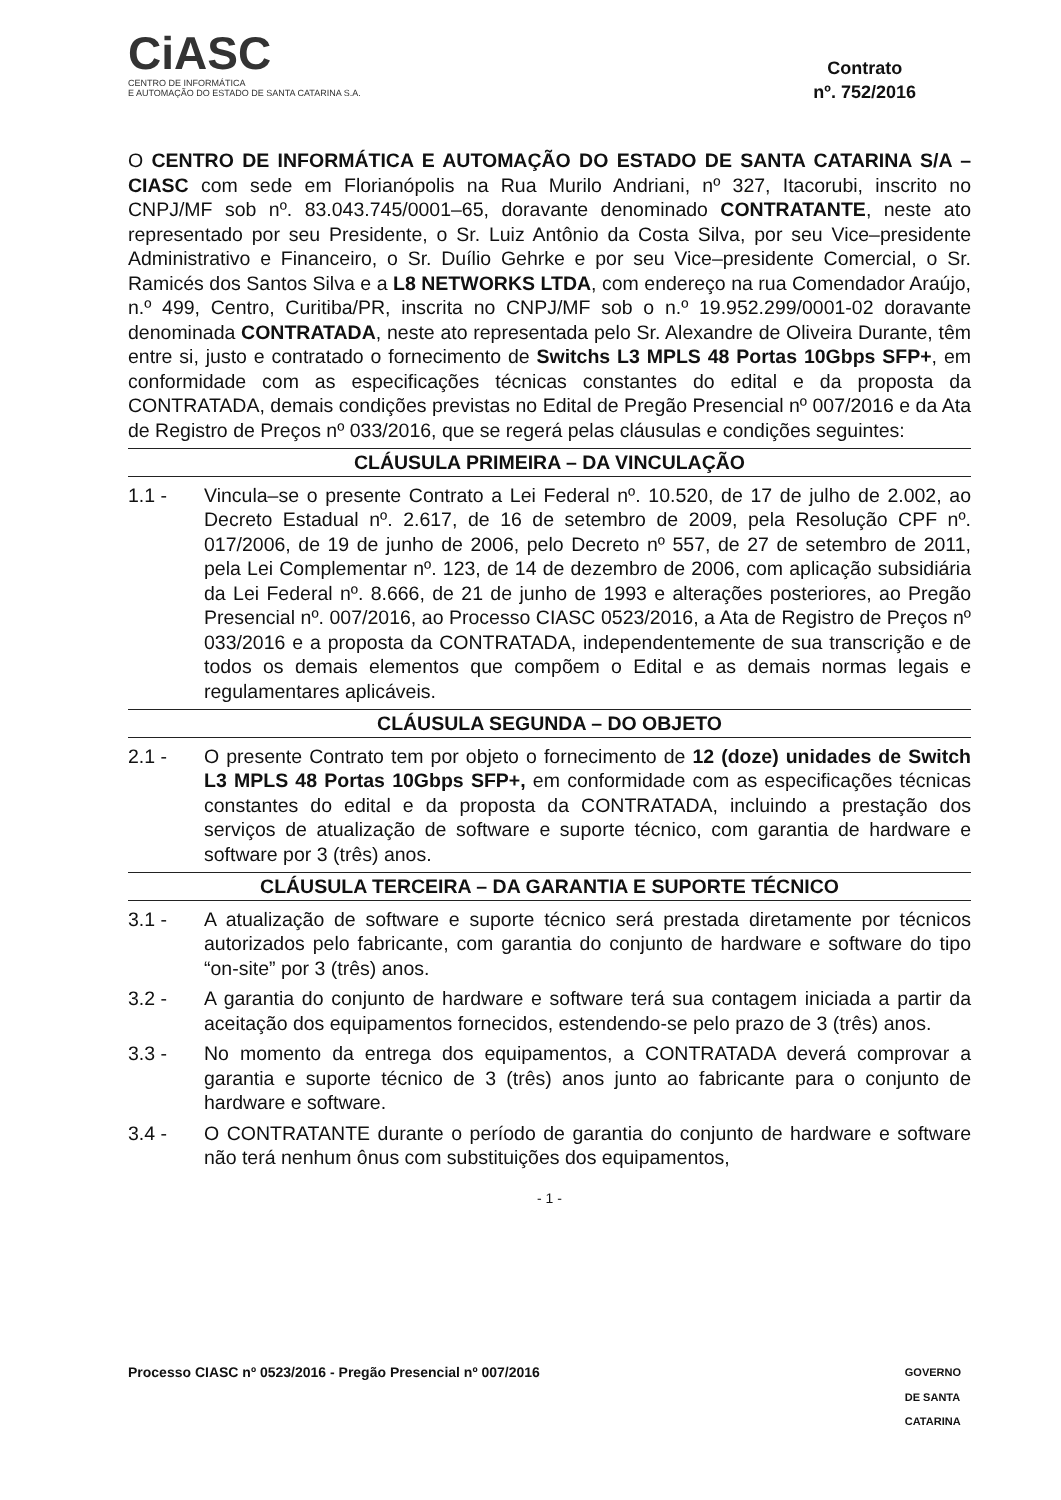CiASC
CENTRO DE INFORMÁTICA
E AUTOMAÇÃO DO ESTADO DE SANTA CATARINA S.A.
Contrato
nº. 752/2016
O CENTRO DE INFORMÁTICA E AUTOMAÇÃO DO ESTADO DE SANTA CATARINA S/A – CIASC com sede em Florianópolis na Rua Murilo Andriani, nº 327, Itacorubi, inscrito no CNPJ/MF sob nº. 83.043.745/0001–65, doravante denominado CONTRATANTE, neste ato representado por seu Presidente, o Sr. Luiz Antônio da Costa Silva, por seu Vice–presidente Administrativo e Financeiro, o Sr. Duílio Gehrke e por seu Vice–presidente Comercial, o Sr. Ramicés dos Santos Silva e a L8 NETWORKS LTDA, com endereço na rua Comendador Araújo, n.º 499, Centro, Curitiba/PR, inscrita no CNPJ/MF sob o n.º 19.952.299/0001-02 doravante denominada CONTRATADA, neste ato representada pelo Sr. Alexandre de Oliveira Durante, têm entre si, justo e contratado o fornecimento de Switchs L3 MPLS 48 Portas 10Gbps SFP+, em conformidade com as especificações técnicas constantes do edital e da proposta da CONTRATADA, demais condições previstas no Edital de Pregão Presencial nº 007/2016 e da Ata de Registro de Preços nº 033/2016, que se regerá pelas cláusulas e condições seguintes:
CLÁUSULA PRIMEIRA – DA VINCULAÇÃO
1.1 - Vincula–se o presente Contrato a Lei Federal nº. 10.520, de 17 de julho de 2.002, ao Decreto Estadual nº. 2.617, de 16 de setembro de 2009, pela Resolução CPF nº. 017/2006, de 19 de junho de 2006, pelo Decreto nº 557, de 27 de setembro de 2011, pela Lei Complementar nº. 123, de 14 de dezembro de 2006, com aplicação subsidiária da Lei Federal nº. 8.666, de 21 de junho de 1993 e alterações posteriores, ao Pregão Presencial nº. 007/2016, ao Processo CIASC 0523/2016, a Ata de Registro de Preços nº 033/2016 e a proposta da CONTRATADA, independentemente de sua transcrição e de todos os demais elementos que compõem o Edital e as demais normas legais e regulamentares aplicáveis.
CLÁUSULA SEGUNDA – DO OBJETO
2.1 - O presente Contrato tem por objeto o fornecimento de 12 (doze) unidades de Switch L3 MPLS 48 Portas 10Gbps SFP+, em conformidade com as especificações técnicas constantes do edital e da proposta da CONTRATADA, incluindo a prestação dos serviços de atualização de software e suporte técnico, com garantia de hardware e software por 3 (três) anos.
CLÁUSULA TERCEIRA – DA GARANTIA E SUPORTE TÉCNICO
3.1 - A atualização de software e suporte técnico será prestada diretamente por técnicos autorizados pelo fabricante, com garantia do conjunto de hardware e software do tipo “on-site” por 3 (três) anos.
3.2 - A garantia do conjunto de hardware e software terá sua contagem iniciada a partir da aceitação dos equipamentos fornecidos, estendendo-se pelo prazo de 3 (três) anos.
3.3 - No momento da entrega dos equipamentos, a CONTRATADA deverá comprovar a garantia e suporte técnico de 3 (três) anos junto ao fabricante para o conjunto de hardware e software.
3.4 - O CONTRATANTE durante o período de garantia do conjunto de hardware e software não terá nenhum ônus com substituições dos equipamentos,
- 1 -
Processo CIASC nº 0523/2016 - Pregão Presencial nº 007/2016 GOVERNO
DE SANTA
CATARINA